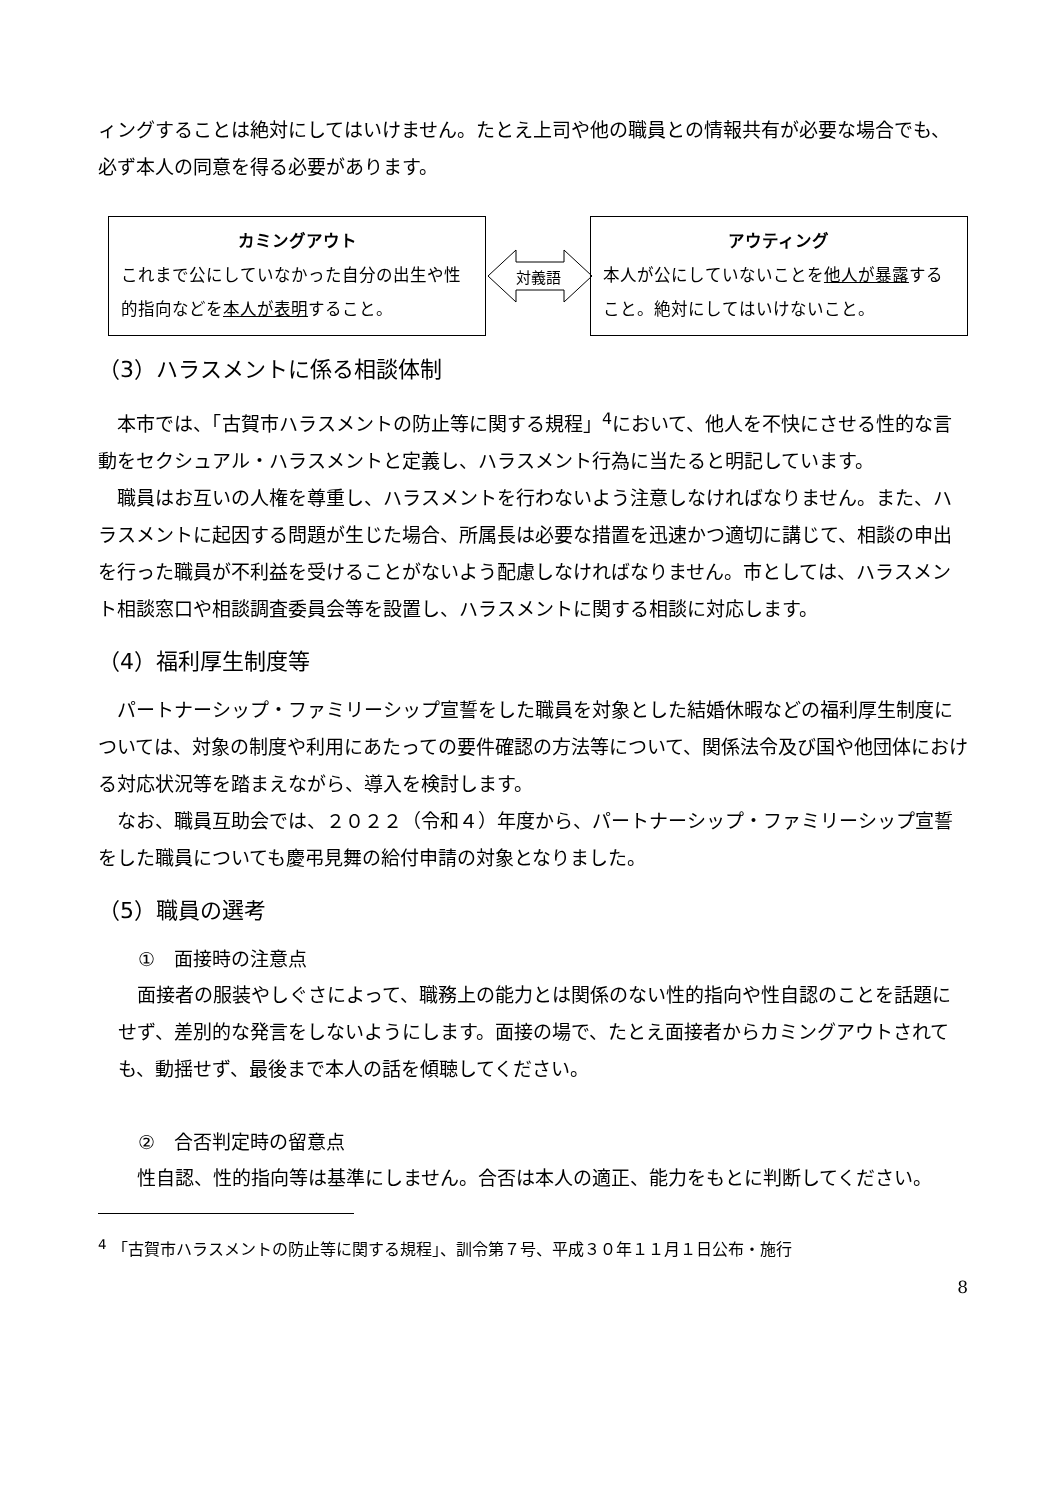ィングすることは絶対にしてはいけません。たとえ上司や他の職員との情報共有が必要な場合でも、必ず本人の同意を得る必要があります。
カミングアウト
これまで公にしていなかった自分の出生や性的指向などを本人が表明すること。
対義語
アウティング
本人が公にしていないことを他人が暴露すること。絶対にしてはいけないこと。
（3）ハラスメントに係る相談体制
本市では、「古賀市ハラスメントの防止等に関する規程」<sup>4</sup>において、他人を不快にさせる性的な言動をセクシュアル・ハラスメントと定義し、ハラスメント行為に当たると明記しています。
職員はお互いの人権を尊重し、ハラスメントを行わないよう注意しなければなりません。また、ハラスメントに起因する問題が生じた場合、所属長は必要な措置を迅速かつ適切に講じて、相談の申出を行った職員が不利益を受けることがないよう配慮しなければなりません。市としては、ハラスメント相談窓口や相談調査委員会等を設置し、ハラスメントに関する相談に対応します。
（4）福利厚生制度等
パートナーシップ・ファミリーシップ宣誓をした職員を対象とした結婚休暇などの福利厚生制度については、対象の制度や利用にあたっての要件確認の方法等について、関係法令及び国や他団体における対応状況等を踏まえながら、導入を検討します。
なお、職員互助会では、２０２２（令和４）年度から、パートナーシップ・ファミリーシップ宣誓をした職員についても慶弔見舞の給付申請の対象となりました。
（5）職員の選考
①　面接時の注意点
面接者の服装やしぐさによって、職務上の能力とは関係のない性的指向や性自認のことを話題にせず、差別的な発言をしないようにします。面接の場で、たとえ面接者からカミングアウトされても、動揺せず、最後まで本人の話を傾聴してください。
②　合否判定時の留意点
性自認、性的指向等は基準にしません。合否は本人の適正、能力をもとに判断してください。
<sup>4</sup> 「古賀市ハラスメントの防止等に関する規程」、訓令第７号、平成３０年１１月１日公布・施行
8